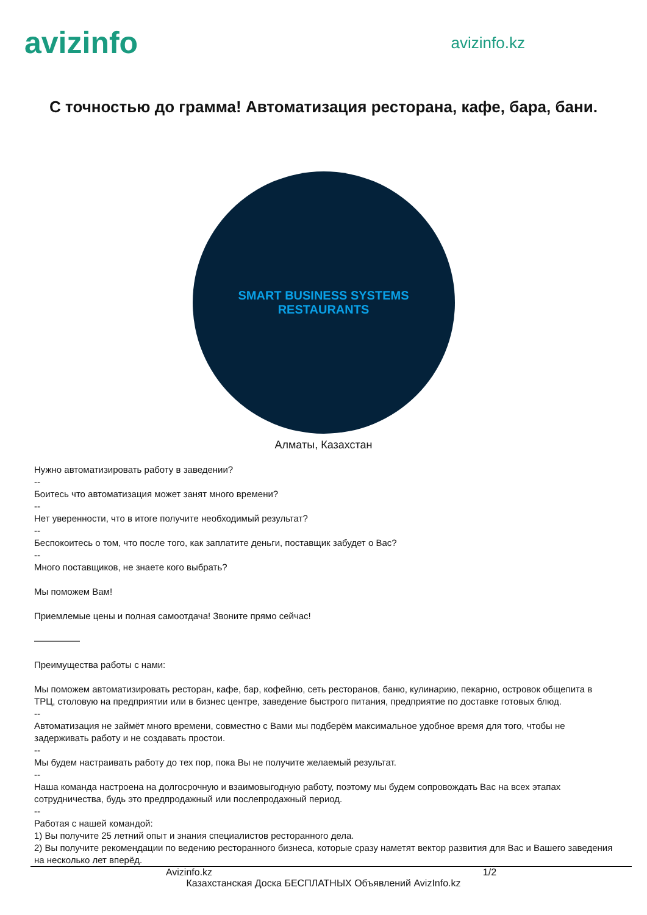avizinfo
avizinfo.kz
С точностью до грамма! Автоматизация ресторана, кафе, бара, бани.
SMART BUSINESS SYSTEMS
RESTAURANTS
Алматы, Казахстан
Нужно автоматизировать работу в заведении?
--
Боитесь что автоматизация может занят много времени?
--
Нет уверенности, что в итоге получите необходимый результат?
--
Беспокоитесь о том, что после того, как заплатите деньги, поставщик забудет о Вас?
--
Много поставщиков, не знаете кого выбрать?
Мы поможем Вам!
Приемлемые цены и полная самоотдача! Звоните прямо сейчас!
—————
Преимущества работы с нами:
Мы поможем автоматизировать ресторан, кафе, бар, кофейню, сеть ресторанов, баню, кулинарию, пекарню, островок общепита в ТРЦ, столовую на предприятии или в бизнес центре, заведение быстрого питания, предприятие по доставке готовых блюд.
--
Автоматизация не займёт много времени, совместно с Вами мы подберём максимальное удобное время для того, чтобы не задерживать работу и не создавать простои.
--
Мы будем настраивать работу до тех пор, пока Вы не получите желаемый результат.
--
Наша команда настроена на долгосрочную и взаимовыгодную работу, поэтому мы будем сопровождать Вас на всех этапах сотрудничества, будь это предпродажный или послепродажный период.
--
Работая с нашей командой:
1) Вы получите 25 летний опыт и знания специалистов ресторанного дела.
2) Вы получите рекомендации по ведению ресторанного бизнеса, которые сразу наметят вектор развития для Вас и Вашего заведения на несколько лет вперёд.
Avizinfo.kz 1/2
Казахстанская Доска БЕСПЛАТНЫХ Объявлений AvizInfo.kz